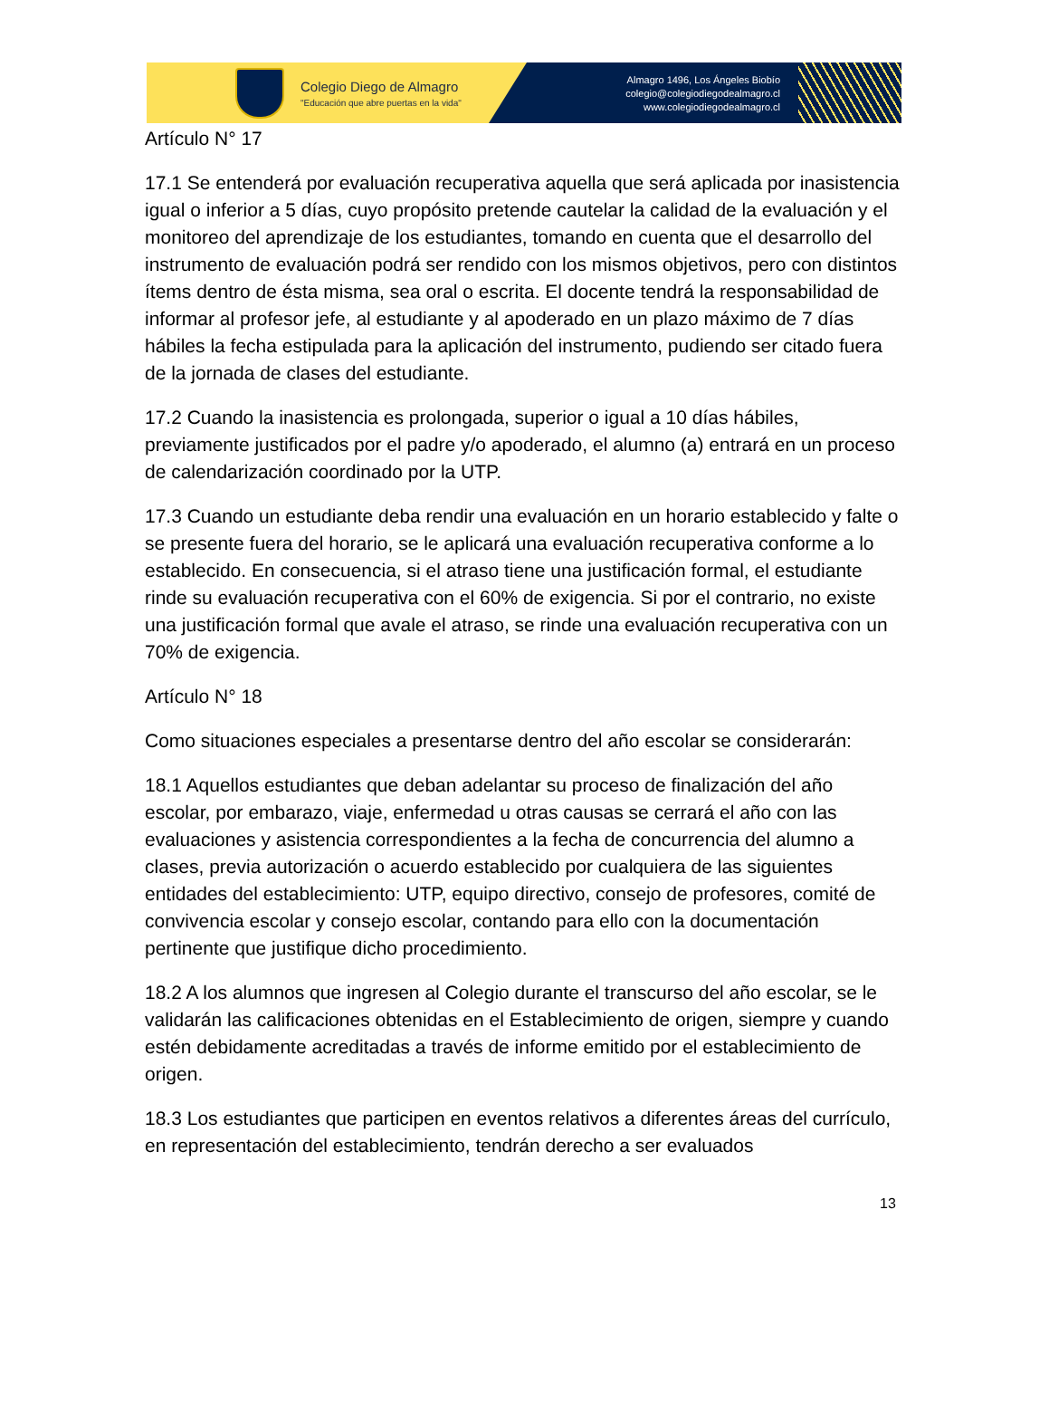Colegio Diego de Almagro
"Educación que abre puertas en la vida"
Almagro 1496, Los Ángeles Biobío
colegio@colegiodiegodealmagro.cl
www.colegiodiegodealmagro.cl
Artículo N° 17
17.1 Se entenderá por evaluación recuperativa aquella que será aplicada por inasistencia igual o inferior a 5 días, cuyo propósito pretende cautelar la calidad de la evaluación y el monitoreo del aprendizaje de los estudiantes, tomando en cuenta que el desarrollo del instrumento de evaluación podrá ser rendido con los mismos objetivos, pero con distintos ítems dentro de ésta misma, sea oral o escrita. El docente tendrá la responsabilidad de informar al profesor jefe, al estudiante y al apoderado en un plazo máximo de 7 días hábiles la fecha estipulada para la aplicación del instrumento, pudiendo ser citado fuera de la jornada de clases del estudiante.
17.2 Cuando la inasistencia es prolongada, superior o igual a 10 días hábiles, previamente justificados por el padre y/o apoderado, el alumno (a) entrará en un proceso de calendarización coordinado por la UTP.
17.3 Cuando un estudiante deba rendir una evaluación en un horario establecido y falte o se presente fuera del horario, se le aplicará una evaluación recuperativa conforme a lo establecido. En consecuencia, si el atraso tiene una justificación formal, el estudiante rinde su evaluación recuperativa con el 60% de exigencia. Si por el contrario, no existe una justificación formal que avale el atraso, se rinde una evaluación recuperativa con un 70% de exigencia.
Artículo N° 18
Como situaciones especiales a presentarse dentro del año escolar se considerarán:
18.1 Aquellos estudiantes que deban adelantar su proceso de finalización del año escolar, por embarazo, viaje, enfermedad u otras causas se cerrará el año con las evaluaciones y asistencia correspondientes a la fecha de concurrencia del alumno a clases, previa autorización o acuerdo establecido por cualquiera de las siguientes entidades del establecimiento: UTP, equipo directivo, consejo de profesores, comité de convivencia escolar y consejo escolar, contando para ello con la documentación pertinente que justifique dicho procedimiento.
18.2 A los alumnos que ingresen al Colegio durante el transcurso del año escolar, se le validarán las calificaciones obtenidas en el Establecimiento de origen, siempre y cuando estén debidamente acreditadas a través de informe emitido por el establecimiento de origen.
18.3 Los estudiantes que participen en eventos relativos a diferentes áreas del currículo, en representación del establecimiento, tendrán derecho a ser evaluados
13